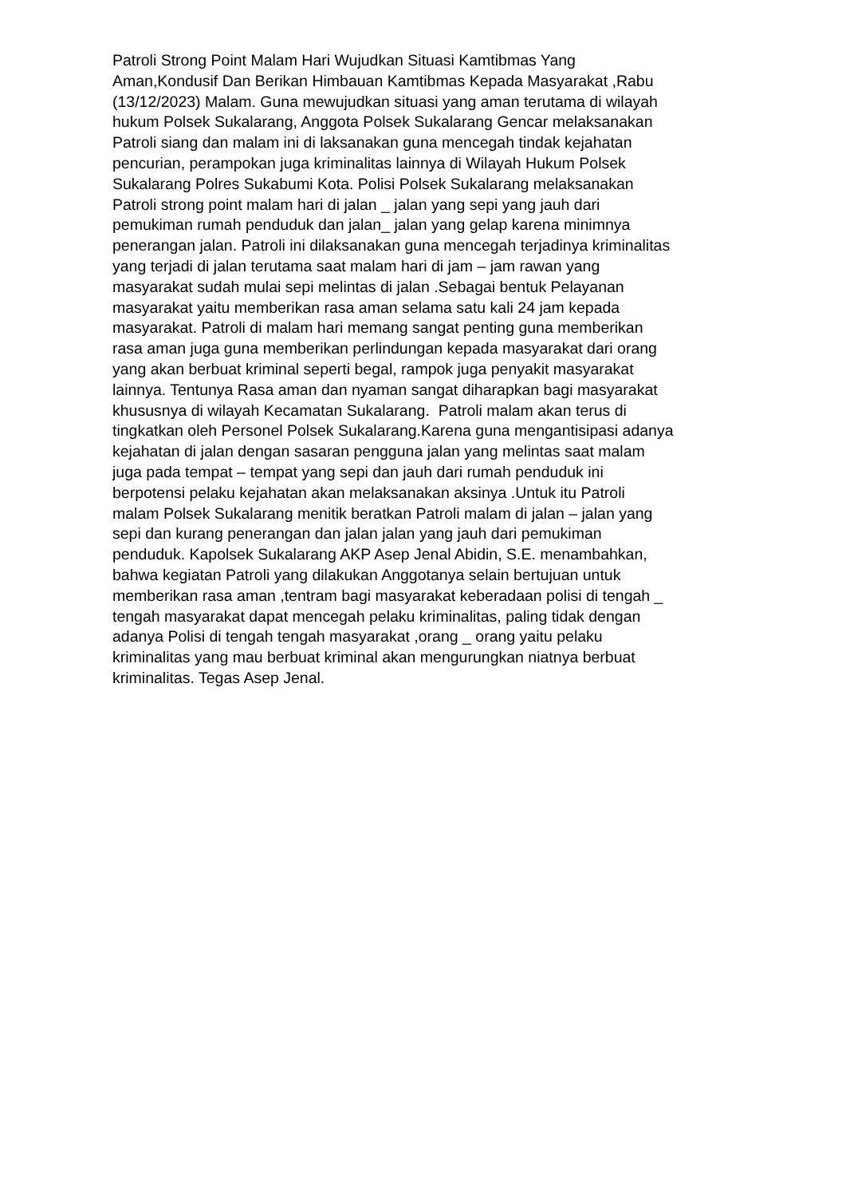Patroli Strong Point Malam Hari Wujudkan Situasi Kamtibmas Yang
Aman,Kondusif Dan Berikan Himbauan Kamtibmas Kepada Masyarakat ,Rabu
(13/12/2023) Malam. Guna mewujudkan situasi yang aman terutama di wilayah
hukum Polsek Sukalarang, Anggota Polsek Sukalarang Gencar melaksanakan
Patroli siang dan malam ini di laksanakan guna mencegah tindak kejahatan
pencurian, perampokan juga kriminalitas lainnya di Wilayah Hukum Polsek
Sukalarang Polres Sukabumi Kota. Polisi Polsek Sukalarang melaksanakan
Patroli strong point malam hari di jalan _ jalan yang sepi yang jauh dari
pemukiman rumah penduduk dan jalan_ jalan yang gelap karena minimnya
penerangan jalan. Patroli ini dilaksanakan guna mencegah terjadinya kriminalitas
yang terjadi di jalan terutama saat malam hari di jam – jam rawan yang
masyarakat sudah mulai sepi melintas di jalan .Sebagai bentuk Pelayanan
masyarakat yaitu memberikan rasa aman selama satu kali 24 jam kepada
masyarakat. Patroli di malam hari memang sangat penting guna memberikan
rasa aman juga guna memberikan perlindungan kepada masyarakat dari orang
yang akan berbuat kriminal seperti begal, rampok juga penyakit masyarakat
lainnya. Tentunya Rasa aman dan nyaman sangat diharapkan bagi masyarakat
khususnya di wilayah Kecamatan Sukalarang. Patroli malam akan terus di
tingkatkan oleh Personel Polsek Sukalarang.Karena guna mengantisipasi adanya
kejahatan di jalan dengan sasaran pengguna jalan yang melintas saat malam
juga pada tempat – tempat yang sepi dan jauh dari rumah penduduk ini
berpotensi pelaku kejahatan akan melaksanakan aksinya .Untuk itu Patroli
malam Polsek Sukalarang menitik beratkan Patroli malam di jalan – jalan yang
sepi dan kurang penerangan dan jalan jalan yang jauh dari pemukiman
penduduk. Kapolsek Sukalarang AKP Asep Jenal Abidin, S.E. menambahkan,
bahwa kegiatan Patroli yang dilakukan Anggotanya selain bertujuan untuk
memberikan rasa aman ,tentram bagi masyarakat keberadaan polisi di tengah _
tengah masyarakat dapat mencegah pelaku kriminalitas, paling tidak dengan
adanya Polisi di tengah tengah masyarakat ,orang _ orang yaitu pelaku
kriminalitas yang mau berbuat kriminal akan mengurungkan niatnya berbuat
kriminalitas. Tegas Asep Jenal.